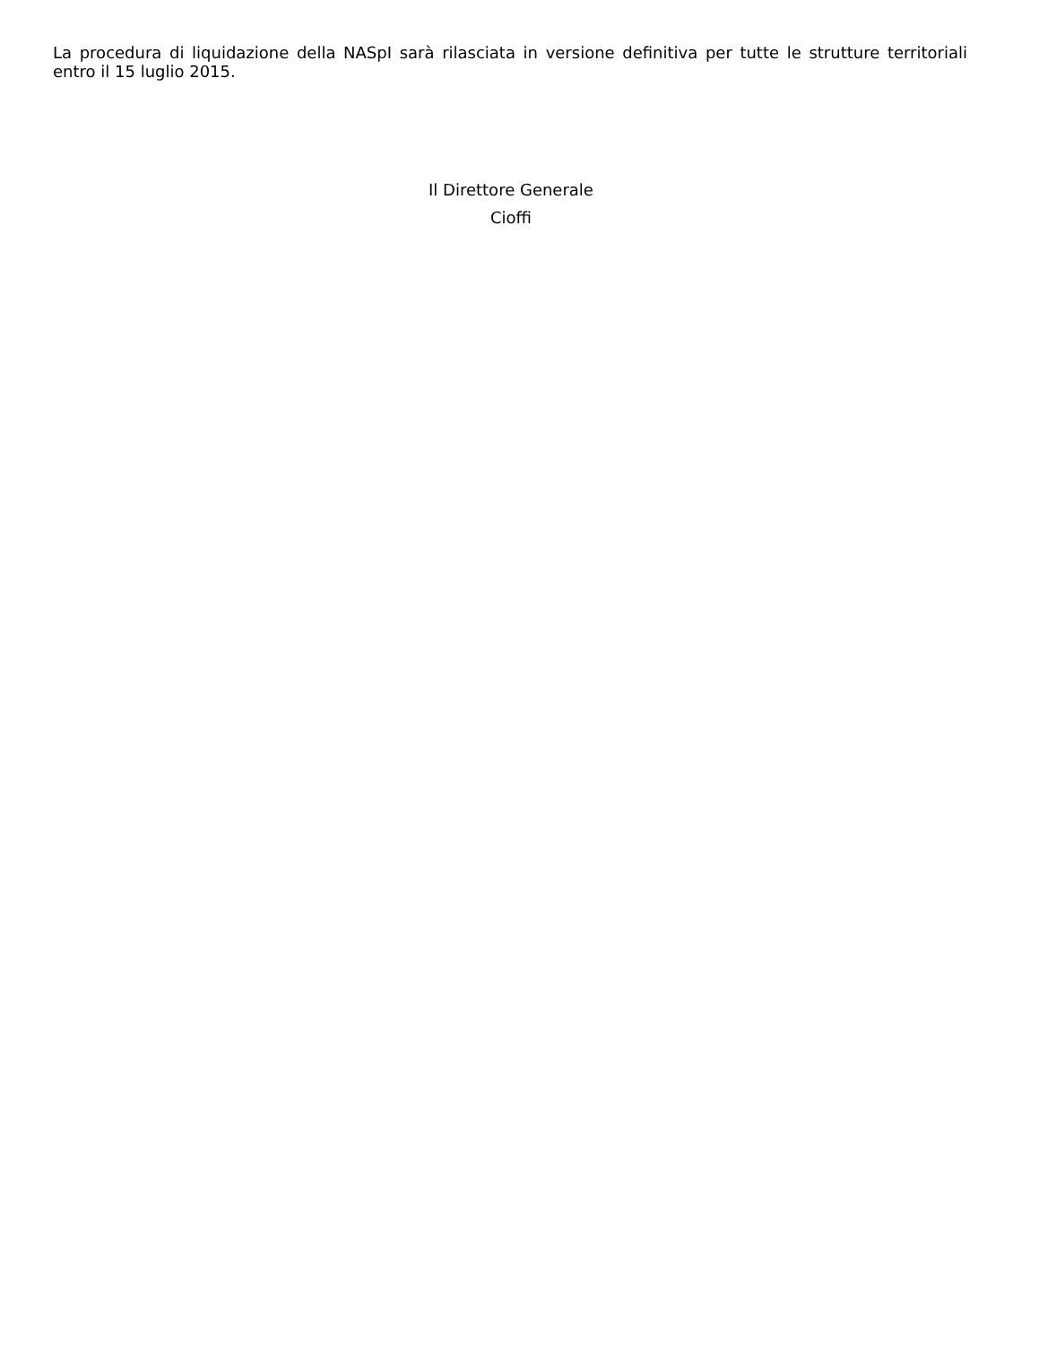La procedura di liquidazione della NASpI sarà rilasciata in versione definitiva per tutte le strutture territoriali entro il 15 luglio 2015.
Il Direttore Generale
Cioffi